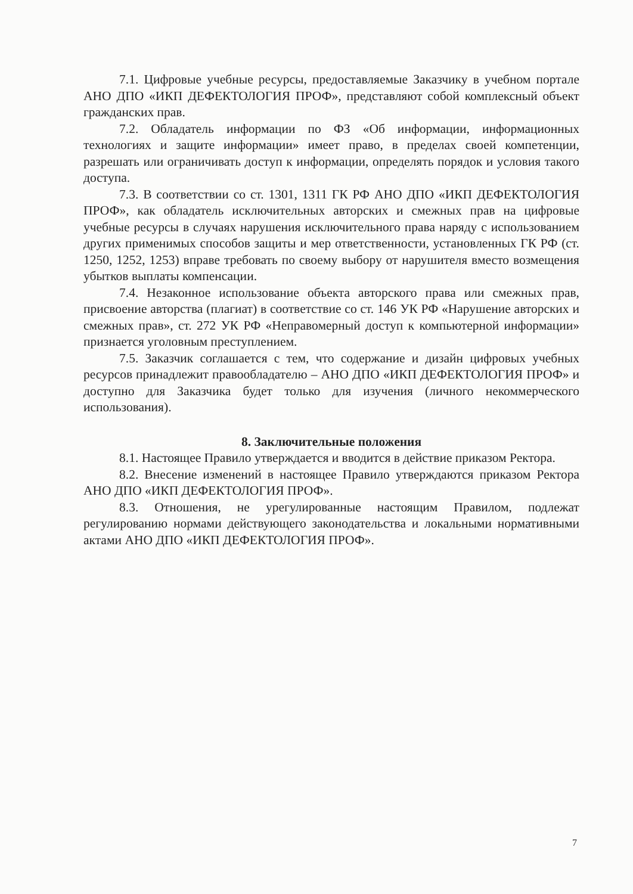7.1. Цифровые учебные ресурсы, предоставляемые Заказчику в учебном портале АНО ДПО «ИКП ДЕФЕКТОЛОГИЯ ПРОФ», представляют собой комплексный объект гражданских прав.
7.2. Обладатель информации по ФЗ «Об информации, информационных технологиях и защите информации» имеет право, в пределах своей компетенции, разрешать или ограничивать доступ к информации, определять порядок и условия такого доступа.
7.3. В соответствии со ст. 1301, 1311 ГК РФ АНО ДПО «ИКП ДЕФЕКТОЛОГИЯ ПРОФ», как обладатель исключительных авторских и смежных прав на цифровые учебные ресурсы в случаях нарушения исключительного права наряду с использованием других применимых способов защиты и мер ответственности, установленных ГК РФ (ст. 1250, 1252, 1253) вправе требовать по своему выбору от нарушителя вместо возмещения убытков выплаты компенсации.
7.4. Незаконное использование объекта авторского права или смежных прав, присвоение авторства (плагиат) в соответствие со ст. 146 УК РФ «Нарушение авторских и смежных прав», ст. 272 УК РФ «Неправомерный доступ к компьютерной информации» признается уголовным преступлением.
7.5. Заказчик соглашается с тем, что содержание и дизайн цифровых учебных ресурсов принадлежит правообладателю – АНО ДПО «ИКП ДЕФЕКТОЛОГИЯ ПРОФ» и доступно для Заказчика будет только для изучения (личного некоммерческого использования).
8. Заключительные положения
8.1. Настоящее Правило утверждается и вводится в действие приказом Ректора.
8.2. Внесение изменений в настоящее Правило утверждаются приказом Ректора АНО ДПО «ИКП ДЕФЕКТОЛОГИЯ ПРОФ».
8.3. Отношения, не урегулированные настоящим Правилом, подлежат регулированию нормами действующего законодательства и локальными нормативными актами АНО ДПО «ИКП ДЕФЕКТОЛОГИЯ ПРОФ».
7